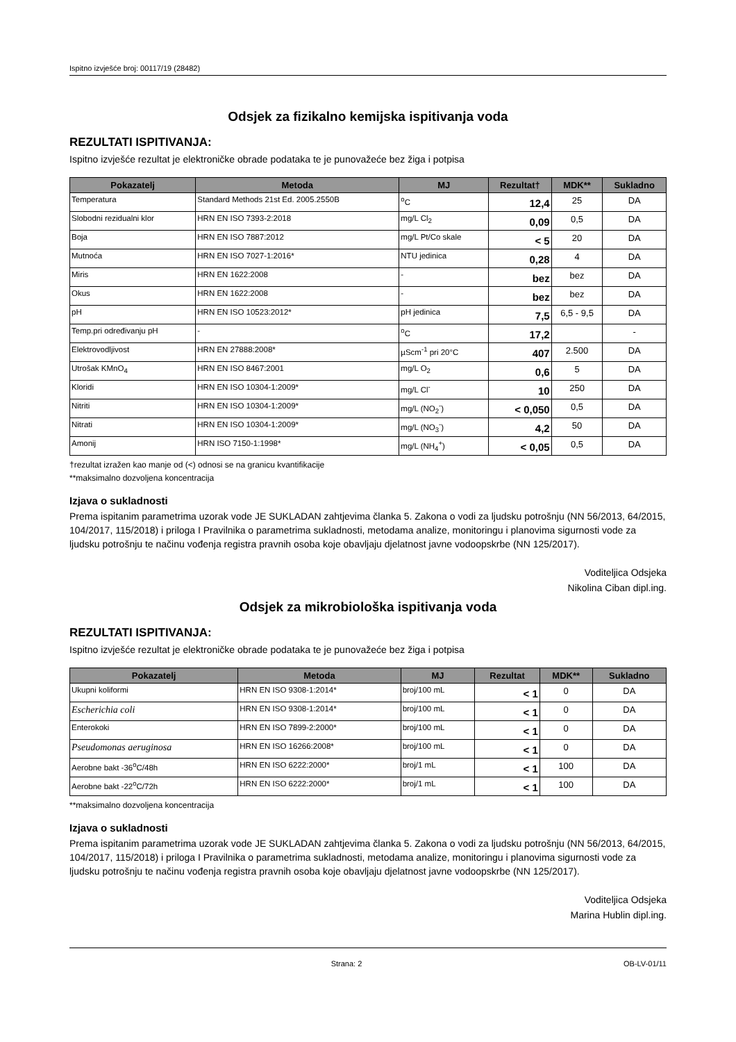Ispitno izvješće broj: 00117/19 (28482)
Odsjek za fizikalno kemijska ispitivanja voda
REZULTATI ISPITIVANJA:
Ispitno izvješće rezultat je elektroničke obrade podataka te je punovažeće bez žiga i potpisa
| Pokazatelj | Metoda | MJ | Rezultat† | MDK** | Sukladno |
| --- | --- | --- | --- | --- | --- |
| Temperatura | Standard Methods 21st Ed. 2005.2550B | <sup>o</sup> C | 12,4 | 25 | DA |
| Slobodni rezidualni klor | HRN EN ISO 7393-2:2018 | mg/L Cl<sub>2</sub> | 0,09 | 0,5 | DA |
| Boja | HRN EN ISO 7887:2012 | mg/L Pt/Co skale | < 5 | 20 | DA |
| Mutnoća | HRN EN ISO 7027-1:2016* | NTU jedinica | 0,28 | 4 | DA |
| Miris | HRN EN 1622:2008 | - | bez | bez | DA |
| Okus | HRN EN 1622:2008 | - | bez | bez | DA |
| pH | HRN EN ISO 10523:2012* | pH jedinica | 7,5 | 6,5 - 9,5 | DA |
| Temp.pri određivanju pH | - | <sup>o</sup> C | 17,2 | | - |
| Elektrovodljivost | HRN EN 27888:2008* | µScm<sup>-1</sup> pri 20°C | 407 | 2.500 | DA |
| Utrošak KMnO<sub>4</sub> | HRN EN ISO 8467:2001 | mg/L O<sub>2</sub> | 0,6 | 5 | DA |
| Kloridi | HRN EN ISO 10304-1:2009* | mg/L Cl<sup>-</sup> | 10 | 250 | DA |
| Nitriti | HRN EN ISO 10304-1:2009* | mg/L (NO<sub>2</sub><sup>-</sup>) | < 0,050 | 0,5 | DA |
| Nitrati | HRN EN ISO 10304-1:2009* | mg/L (NO<sub>3</sub><sup>-</sup>) | 4,2 | 50 | DA |
| Amonij | HRN ISO 7150-1:1998* | mg/L (NH<sub>4</sub><sup>+</sup>) | < 0,05 | 0,5 | DA |
†rezultat izražen kao manje od (<) odnosi se na granicu kvantifikacije
**maksimalno dozvoljena koncentracija
Izjava o sukladnosti
Prema ispitanim parametrima uzorak vode JE SUKLADAN zahtjevima članka 5. Zakona o vodi za ljudsku potrošnju (NN 56/2013, 64/2015, 104/2017, 115/2018) i priloga I Pravilnika o parametrima sukladnosti, metodama analize, monitoringu i planovima sigurnosti vode za ljudsku potrošnju te načinu vođenja registra pravnih osoba koje obavljaju djelatnost javne vodoopskrbe (NN 125/2017).
Voditeljica Odsjeka
Nikolina Ciban dipl.ing.
Odsjek za mikrobiološka ispitivanja voda
REZULTATI ISPITIVANJA:
Ispitno izvješće rezultat je elektroničke obrade podataka te je punovažeće bez žiga i potpisa
| Pokazatelj | Metoda | MJ | Rezultat | MDK** | Sukladno |
| --- | --- | --- | --- | --- | --- |
| Ukupni koliformi | HRN EN ISO 9308-1:2014* | broj/100 mL | < 1 | 0 | DA |
| Escherichia coli | HRN EN ISO 9308-1:2014* | broj/100 mL | < 1 | 0 | DA |
| Enterokoki | HRN EN ISO 7899-2:2000* | broj/100 mL | < 1 | 0 | DA |
| Pseudomonas aeruginosa | HRN EN ISO 16266:2008* | broj/100 mL | < 1 | 0 | DA |
| Aerobne bakt -36<sup>o</sup>C/48h | HRN EN ISO 6222:2000* | broj/1 mL | < 1 | 100 | DA |
| Aerobne bakt -22<sup>o</sup>C/72h | HRN EN ISO 6222:2000* | broj/1 mL | < 1 | 100 | DA |
**maksimalno dozvoljena koncentracija
Izjava o sukladnosti
Prema ispitanim parametrima uzorak vode JE SUKLADAN zahtjevima članka 5. Zakona o vodi za ljudsku potrošnju (NN 56/2013, 64/2015, 104/2017, 115/2018) i priloga I Pravilnika o parametrima sukladnosti, metodama analize, monitoringu i planovima sigurnosti vode za ljudsku potrošnju te načinu vođenja registra pravnih osoba koje obavljaju djelatnost javne vodoopskrbe (NN 125/2017).
Voditeljica Odsjeka
Marina Hublin dipl.ing.
Strana: 2 OB-LV-01/11